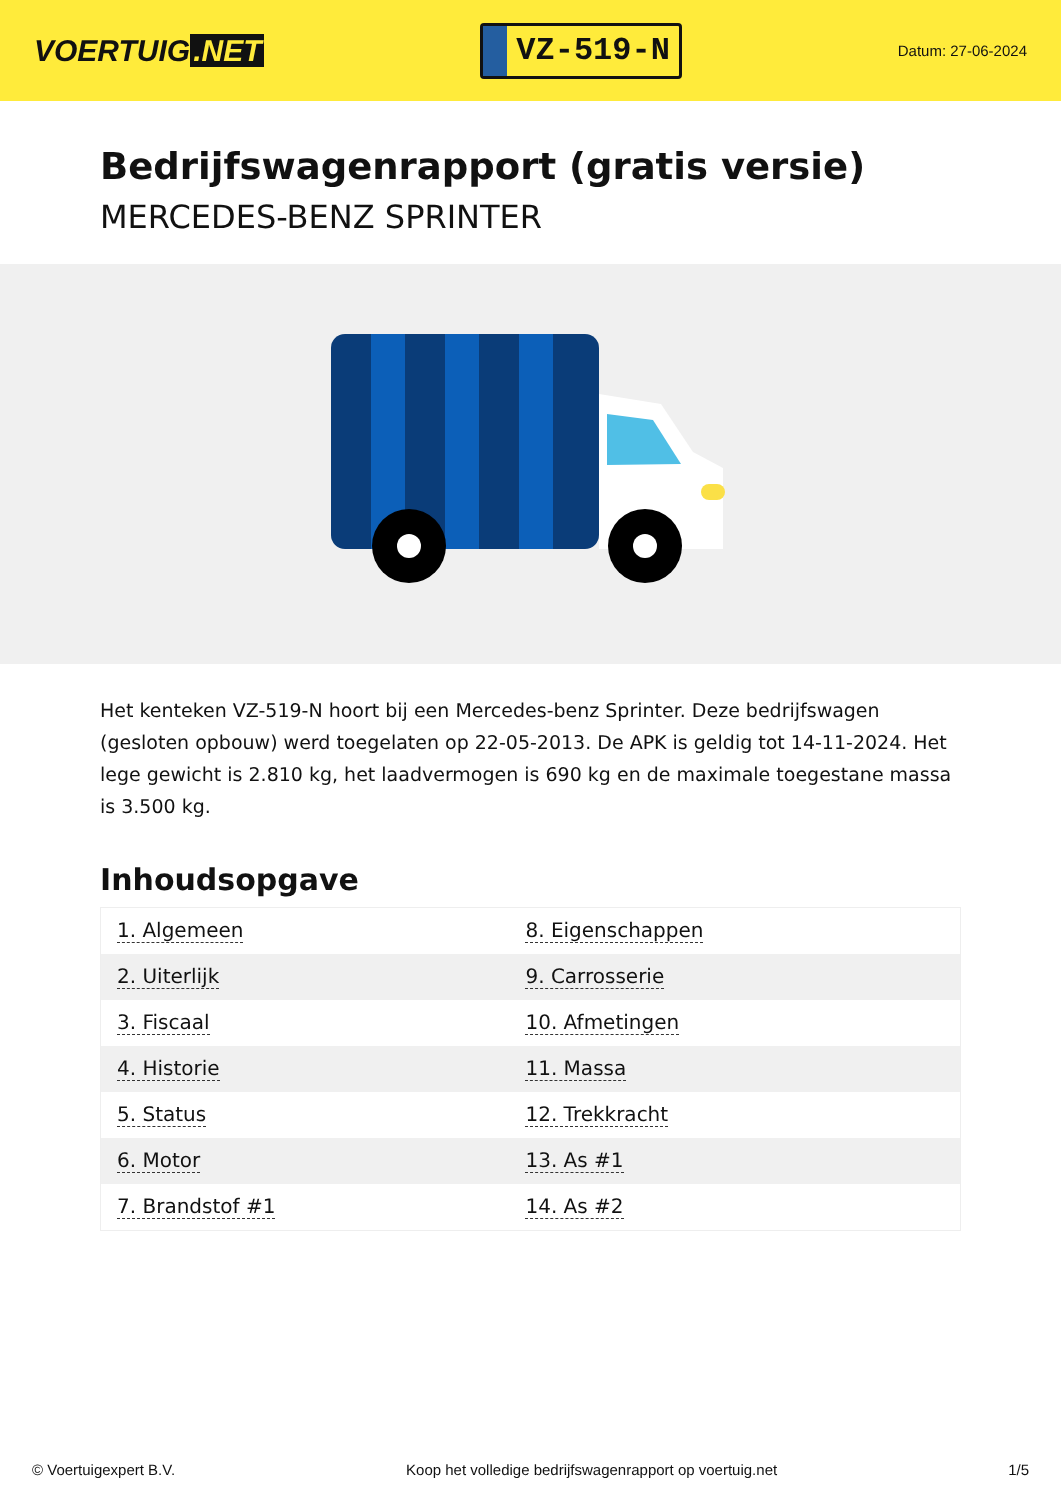VOERTUIG.NET
VZ-519-N
Datum: 27-06-2024
Bedrijfswagenrapport (gratis versie)
MERCEDES-BENZ SPRINTER
Het kenteken VZ-519-N hoort bij een Mercedes-benz Sprinter. Deze bedrijfswagen (gesloten opbouw) werd toegelaten op 22-05-2013. De APK is geldig tot 14-11-2024. Het lege gewicht is 2.810 kg, het laadvermogen is 690 kg en de maximale toegestane massa is 3.500 kg.
Inhoudsopgave
| 1. Algemeen | 8. Eigenschappen |
| 2. Uiterlijk | 9. Carrosserie |
| 3. Fiscaal | 10. Afmetingen |
| 4. Historie | 11. Massa |
| 5. Status | 12. Trekkracht |
| 6. Motor | 13. As #1 |
| 7. Brandstof #1 | 14. As #2 |
© Voertuigexpert B.V. Koop het volledige bedrijfswagenrapport op voertuig.net 1/5